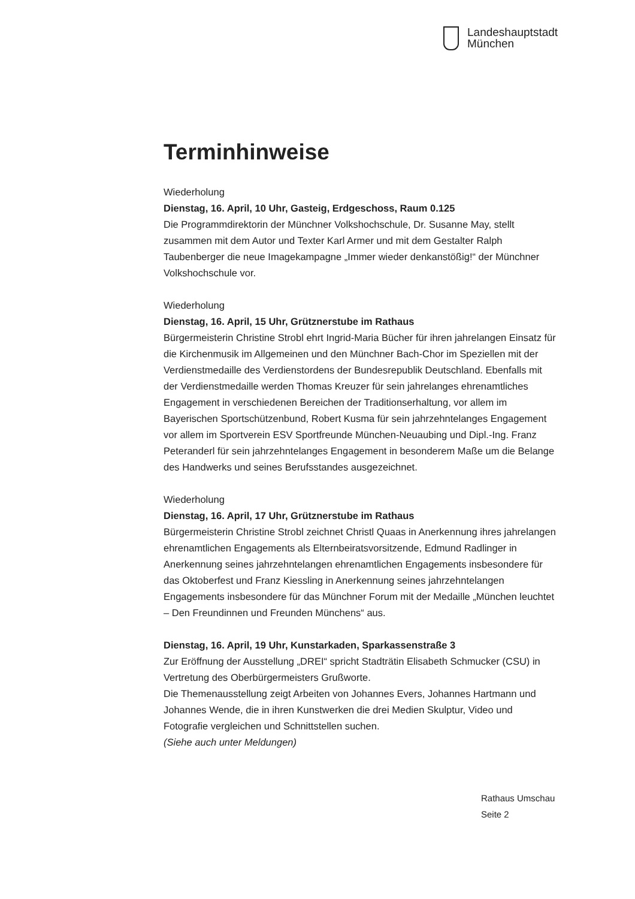Landeshauptstadt
München
Terminhinweise
Wiederholung
Dienstag, 16. April, 10 Uhr, Gasteig, Erdgeschoss, Raum 0.125
Die Programmdirektorin der Münchner Volkshochschule, Dr. Susanne May, stellt zusammen mit dem Autor und Texter Karl Armer und mit dem Gestalter Ralph Taubenberger die neue Imagekampagne „Immer wieder denkanstößig!“ der Münchner Volkshochschule vor.
Wiederholung
Dienstag, 16. April, 15 Uhr, Grütznerstube im Rathaus
Bürgermeisterin Christine Strobl ehrt Ingrid-Maria Bücher für ihren jahrelangen Einsatz für die Kirchenmusik im Allgemeinen und den Münchner Bach-Chor im Speziellen mit der Verdienstmedaille des Verdienstordens der Bundesrepublik Deutschland. Ebenfalls mit der Verdienstmedaille werden Thomas Kreuzer für sein jahrelanges ehrenamtliches Engagement in verschiedenen Bereichen der Traditionserhaltung, vor allem im Bayerischen Sportschützenbund, Robert Kusma für sein jahrzehntelanges Engagement vor allem im Sportverein ESV Sportfreunde München-Neuaubing und Dipl.-Ing. Franz Peteranderl für sein jahrzehntelanges Engagement in besonderem Maße um die Belange des Handwerks und seines Berufsstandes ausgezeichnet.
Wiederholung
Dienstag, 16. April, 17 Uhr, Grütznerstube im Rathaus
Bürgermeisterin Christine Strobl zeichnet Christl Quaas in Anerkennung ihres jahrelangen ehrenamtlichen Engagements als Elternbeiratsvorsitzende, Edmund Radlinger in Anerkennung seines jahrzehntelangen ehrenamtlichen Engagements insbesondere für das Oktoberfest und Franz Kiessling in Anerkennung seines jahrzehntelangen Engagements insbesondere für das Münchner Forum mit der Medaille „München leuchtet – Den Freundinnen und Freunden Münchens“ aus.
Dienstag, 16. April, 19 Uhr, Kunstarkaden, Sparkassenstraße 3
Zur Eröffnung der Ausstellung „DREI“ spricht Stadträtin Elisabeth Schmucker (CSU) in Vertretung des Oberbürgermeisters Grußworte.
Die Themenausstellung zeigt Arbeiten von Johannes Evers, Johannes Hartmann und Johannes Wende, die in ihren Kunstwerken die drei Medien Skulptur, Video und Fotografie vergleichen und Schnittstellen suchen.
(Siehe auch unter Meldungen)
Rathaus Umschau
Seite 2